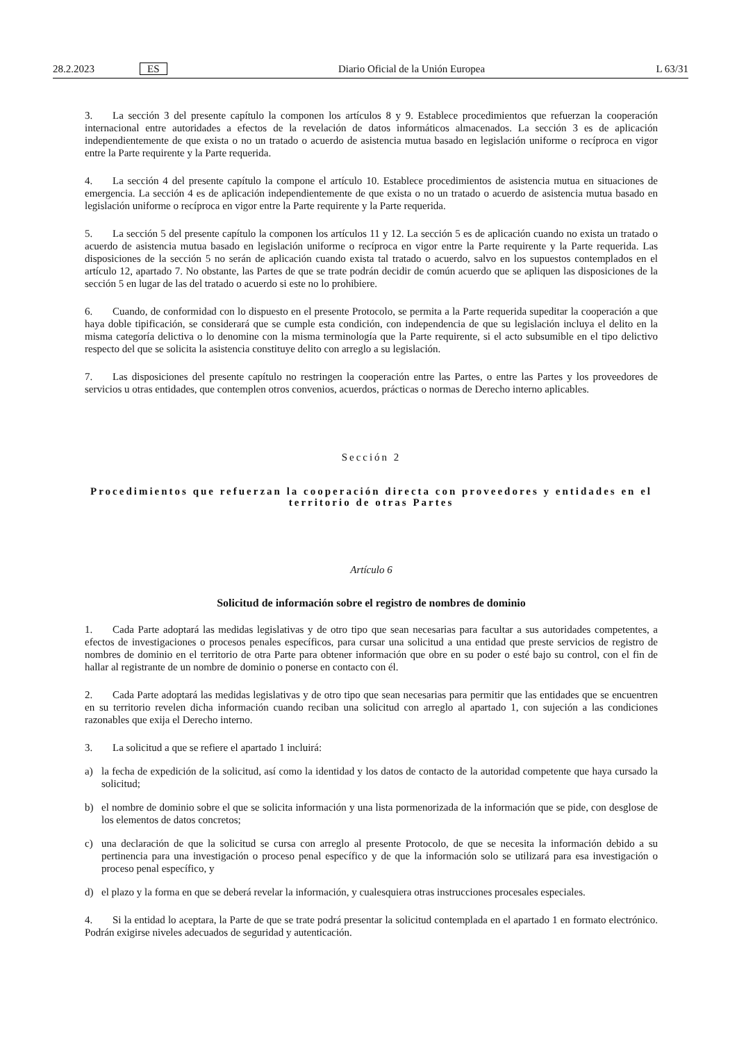28.2.2023 ES Diario Oficial de la Unión Europea L 63/31
3. La sección 3 del presente capítulo la componen los artículos 8 y 9. Establece procedimientos que refuerzan la cooperación internacional entre autoridades a efectos de la revelación de datos informáticos almacenados. La sección 3 es de aplicación independientemente de que exista o no un tratado o acuerdo de asistencia mutua basado en legislación uniforme o recíproca en vigor entre la Parte requirente y la Parte requerida.
4. La sección 4 del presente capítulo la compone el artículo 10. Establece procedimientos de asistencia mutua en situaciones de emergencia. La sección 4 es de aplicación independientemente de que exista o no un tratado o acuerdo de asistencia mutua basado en legislación uniforme o recíproca en vigor entre la Parte requirente y la Parte requerida.
5. La sección 5 del presente capítulo la componen los artículos 11 y 12. La sección 5 es de aplicación cuando no exista un tratado o acuerdo de asistencia mutua basado en legislación uniforme o recíproca en vigor entre la Parte requirente y la Parte requerida. Las disposiciones de la sección 5 no serán de aplicación cuando exista tal tratado o acuerdo, salvo en los supuestos contemplados en el artículo 12, apartado 7. No obstante, las Partes de que se trate podrán decidir de común acuerdo que se apliquen las disposiciones de la sección 5 en lugar de las del tratado o acuerdo si este no lo prohibiere.
6. Cuando, de conformidad con lo dispuesto en el presente Protocolo, se permita a la Parte requerida supeditar la cooperación a que haya doble tipificación, se considerará que se cumple esta condición, con independencia de que su legislación incluya el delito en la misma categoría delictiva o lo denomine con la misma terminología que la Parte requirente, si el acto subsumible en el tipo delictivo respecto del que se solicita la asistencia constituye delito con arreglo a su legislación.
7. Las disposiciones del presente capítulo no restringen la cooperación entre las Partes, o entre las Partes y los proveedores de servicios u otras entidades, que contemplen otros convenios, acuerdos, prácticas o normas de Derecho interno aplicables.
Sección 2
Procedimientos que refuerzan la cooperación directa con proveedores y entidades en el territorio de otras Partes
Artículo 6
Solicitud de información sobre el registro de nombres de dominio
1. Cada Parte adoptará las medidas legislativas y de otro tipo que sean necesarias para facultar a sus autoridades competentes, a efectos de investigaciones o procesos penales específicos, para cursar una solicitud a una entidad que preste servicios de registro de nombres de dominio en el territorio de otra Parte para obtener información que obre en su poder o esté bajo su control, con el fin de hallar al registrante de un nombre de dominio o ponerse en contacto con él.
2. Cada Parte adoptará las medidas legislativas y de otro tipo que sean necesarias para permitir que las entidades que se encuentren en su territorio revelen dicha información cuando reciban una solicitud con arreglo al apartado 1, con sujeción a las condiciones razonables que exija el Derecho interno.
3. La solicitud a que se refiere el apartado 1 incluirá:
a) la fecha de expedición de la solicitud, así como la identidad y los datos de contacto de la autoridad competente que haya cursado la solicitud;
b) el nombre de dominio sobre el que se solicita información y una lista pormenorizada de la información que se pide, con desglose de los elementos de datos concretos;
c) una declaración de que la solicitud se cursa con arreglo al presente Protocolo, de que se necesita la información debido a su pertinencia para una investigación o proceso penal específico y de que la información solo se utilizará para esa investigación o proceso penal específico, y
d) el plazo y la forma en que se deberá revelar la información, y cualesquiera otras instrucciones procesales especiales.
4. Si la entidad lo aceptara, la Parte de que se trate podrá presentar la solicitud contemplada en el apartado 1 en formato electrónico. Podrán exigirse niveles adecuados de seguridad y autenticación.